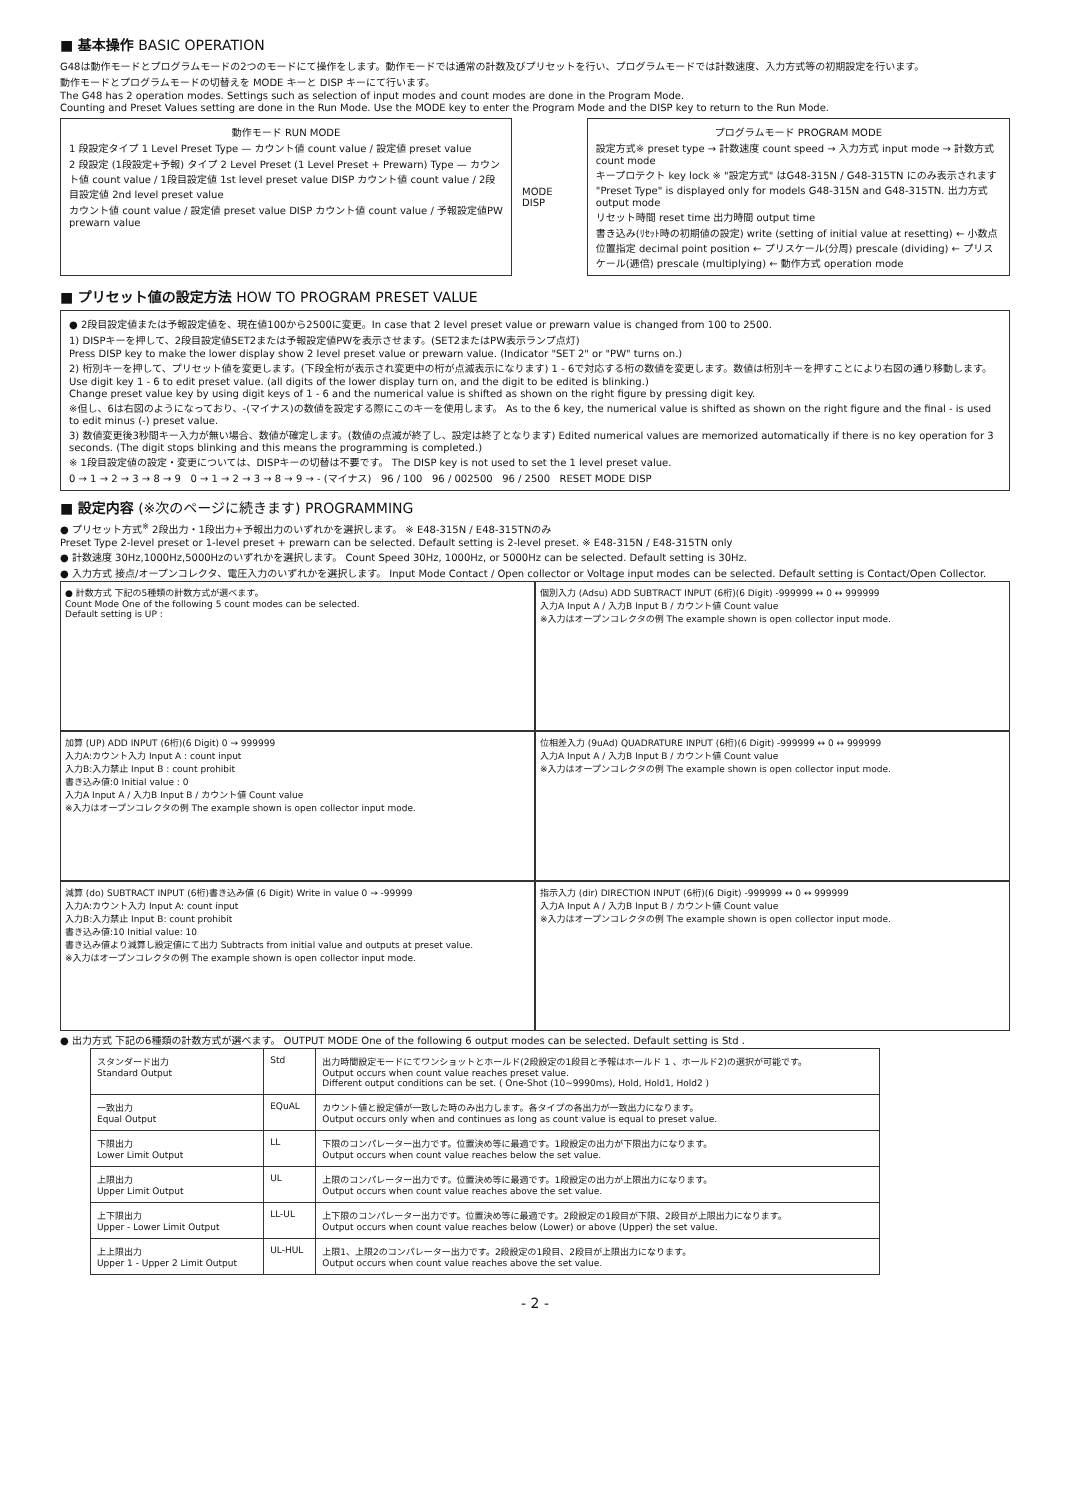■ 基本操作 BASIC OPERATION
G48は動作モードとプログラムモードの2つのモードにて操作をします。動作モードでは通常の計数及びプリセットを行い、プログラムモードでは計数速度、入力方式等の初期設定を行います。
動作モードとプログラムモードの切替えを MODE キーと DISP キーにて行います。
The G48 has 2 operation modes. Settings such as selection of input modes and count modes are done in the Program Mode.
Counting and Preset Values setting are done in the Run Mode. Use the MODE key to enter the Program Mode and the DISP key to return to the Run Mode.
動作モード RUN MODE
1 段設定タイプ 1 Level Preset Type — カウント値 count value / 設定値 preset value
2 段設定 (1段設定+予報) タイプ 2 Level Preset (1 Level Preset + Prewarn) Type — カウント値 count value / 1段目設定値 1st level preset value DISP カウント値 count value / 2段目設定値 2nd level preset value
カウント値 count value / 設定値 preset value DISP カウント値 count value / 予報設定値PW prewarn value
MODE DISP
プログラムモード PROGRAM MODE
設定方式※ preset type → 計数速度 count speed → 入力方式 input mode → 計数方式 count mode
キープロテクト key lock ※ "設定方式" はG48-315N / G48-315TN にのみ表示されます "Preset Type" is displayed only for models G48-315N and G48-315TN. 出力方式 output mode
リセット時間 reset time 出力時間 output time
書き込み(ﾘｾｯﾄ時の初期値の設定) write (setting of initial value at resetting) ← 小数点位置指定 decimal point position ← プリスケール(分周) prescale (dividing) ← プリスケール(逓倍) prescale (multiplying) ← 動作方式 operation mode
■ プリセット値の設定方法 HOW TO PROGRAM PRESET VALUE
● 2段目設定値または予報設定値を、現在値100から2500に変更。In case that 2 level preset value or prewarn value is changed from 100 to 2500.
1) DISPキーを押して、2段目設定値SET2または予報設定値PWを表示させます。(SET2またはPW表示ランプ点灯)
Press DISP key to make the lower display show 2 level preset value or prewarn value. (Indicator "SET 2" or "PW" turns on.)
2) 桁別キーを押して、プリセット値を変更します。(下段全桁が表示され変更中の桁が点滅表示になります) 1 - 6で対応する桁の数値を変更します。数値は桁別キーを押すことにより右図の通り移動します。
Use digit key 1 - 6 to edit preset value. (all digits of the lower display turn on, and the digit to be edited is blinking.)
Change preset value key by using digit keys of 1 - 6 and the numerical value is shifted as shown on the right figure by pressing digit key.
※但し、6は右図のようになっており、-(マイナス)の数値を設定する際にこのキーを使用します。 As to the 6 key, the numerical value is shifted as shown on the right figure and the final - is used to edit minus (-) preset value.
3) 数値変更後3秒間キー入力が無い場合、数値が確定します。(数値の点滅が終了し、設定は終了となります) Edited numerical values are memorized automatically if there is no key operation for 3 seconds. (The digit stops blinking and this means the programming is completed.)
※ 1段目設定値の設定・変更については、DISPキーの切替は不要です。 The DISP key is not used to set the 1 level preset value.
0 → 1 → 2 → 3 → 8 → 9 0 → 1 → 2 → 3 → 8 → 9 → - (マイナス) 96 / 100 96 / 002500 96 / 2500 RESET MODE DISP
■ 設定内容 (※次のページに続きます) PROGRAMMING
● プリセット方式<sup>※</sup> 2段出力・1段出力+予報出力のいずれかを選択します。 ※ E48-315N / E48-315TNのみ
Preset Type 2-level preset or 1-level preset + prewarn can be selected. Default setting is 2-level preset. ※ E48-315N / E48-315TN only
● 計数速度 30Hz,1000Hz,5000Hzのいずれかを選択します。 Count Speed 30Hz, 1000Hz, or 5000Hz can be selected. Default setting is 30Hz.
● 入力方式 接点/オープンコレクタ、電圧入力のいずれかを選択します。 Input Mode Contact / Open collector or Voltage input modes can be selected. Default setting is Contact/Open Collector.
● 計数方式 下記の5種類の計数方式が選べます。
Count Mode One of the following 5 count modes can be selected.
Default setting is UP :
個別入力 (Adsu) ADD SUBTRACT INPUT (6桁)(6 Digit) -999999 ↔ 0 ↔ 999999
入力A Input A / 入力B Input B / カウント値 Count value
※入力はオープンコレクタの例 The example shown is open collector input mode.
加算 (UP) ADD INPUT (6桁)(6 Digit) 0 → 999999
入力A:カウント入力 Input A : count input
入力B:入力禁止 Input B : count prohibit
書き込み値:0 Initial value : 0
入力A Input A / 入力B Input B / カウント値 Count value
※入力はオープンコレクタの例 The example shown is open collector input mode.
位相差入力 (9uAd) QUADRATURE INPUT (6桁)(6 Digit) -999999 ↔ 0 ↔ 999999
入力A Input A / 入力B Input B / カウント値 Count value
※入力はオープンコレクタの例 The example shown is open collector input mode.
減算 (do) SUBTRACT INPUT (6桁)書き込み値 (6 Digit) Write in value 0 → -99999
入力A:カウント入力 Input A: count input
入力B:入力禁止 Input B: count prohibit
書き込み値:10 Initial value: 10
書き込み値より減算し設定値にて出力 Subtracts from initial value and outputs at preset value.
※入力はオープンコレクタの例 The example shown is open collector input mode.
指示入力 (dir) DIRECTION INPUT (6桁)(6 Digit) -999999 ↔ 0 ↔ 999999
入力A Input A / 入力B Input B / カウント値 Count value
※入力はオープンコレクタの例 The example shown is open collector input mode.
● 出力方式 下記の6種類の計数方式が選べます。 OUTPUT MODE One of the following 6 output modes can be selected. Default setting is Std .
| スタンダード出力 Standard Output | Std | 出力時間設定モードにてワンショットとホールド(2段設定の1段目と予報はホールド 1 、ホールド2)の選択が可能です。 Output occurs when count value reaches preset value. Different output conditions can be set. ( One-Shot (10~9990ms), Hold, Hold1, Hold2 ) |
| 一致出力 Equal Output | EQuAL | カウント値と設定値が一致した時のみ出力します。各タイプの各出力が一致出力になります。 Output occurs only when and continues as long as count value is equal to preset value. |
| 下限出力 Lower Limit Output | LL | 下限のコンパレーター出力です。位置決め等に最適です。1段設定の出力が下限出力になります。 Output occurs when count value reaches below the set value. |
| 上限出力 Upper Limit Output | UL | 上限のコンパレーター出力です。位置決め等に最適です。1段設定の出力が上限出力になります。 Output occurs when count value reaches above the set value. |
| 上下限出力 Upper - Lower Limit Output | LL-UL | 上下限のコンパレーター出力です。位置決め等に最適です。2段設定の1段目が下限、2段目が上限出力になります。 Output occurs when count value reaches below (Lower) or above (Upper) the set value. |
| 上上限出力 Upper 1 - Upper 2 Limit Output | UL-HUL | 上限1、上限2のコンパレーター出力です。2段設定の1段目、2段目が上限出力になります。 Output occurs when count value reaches above the set value. |
- 2 -